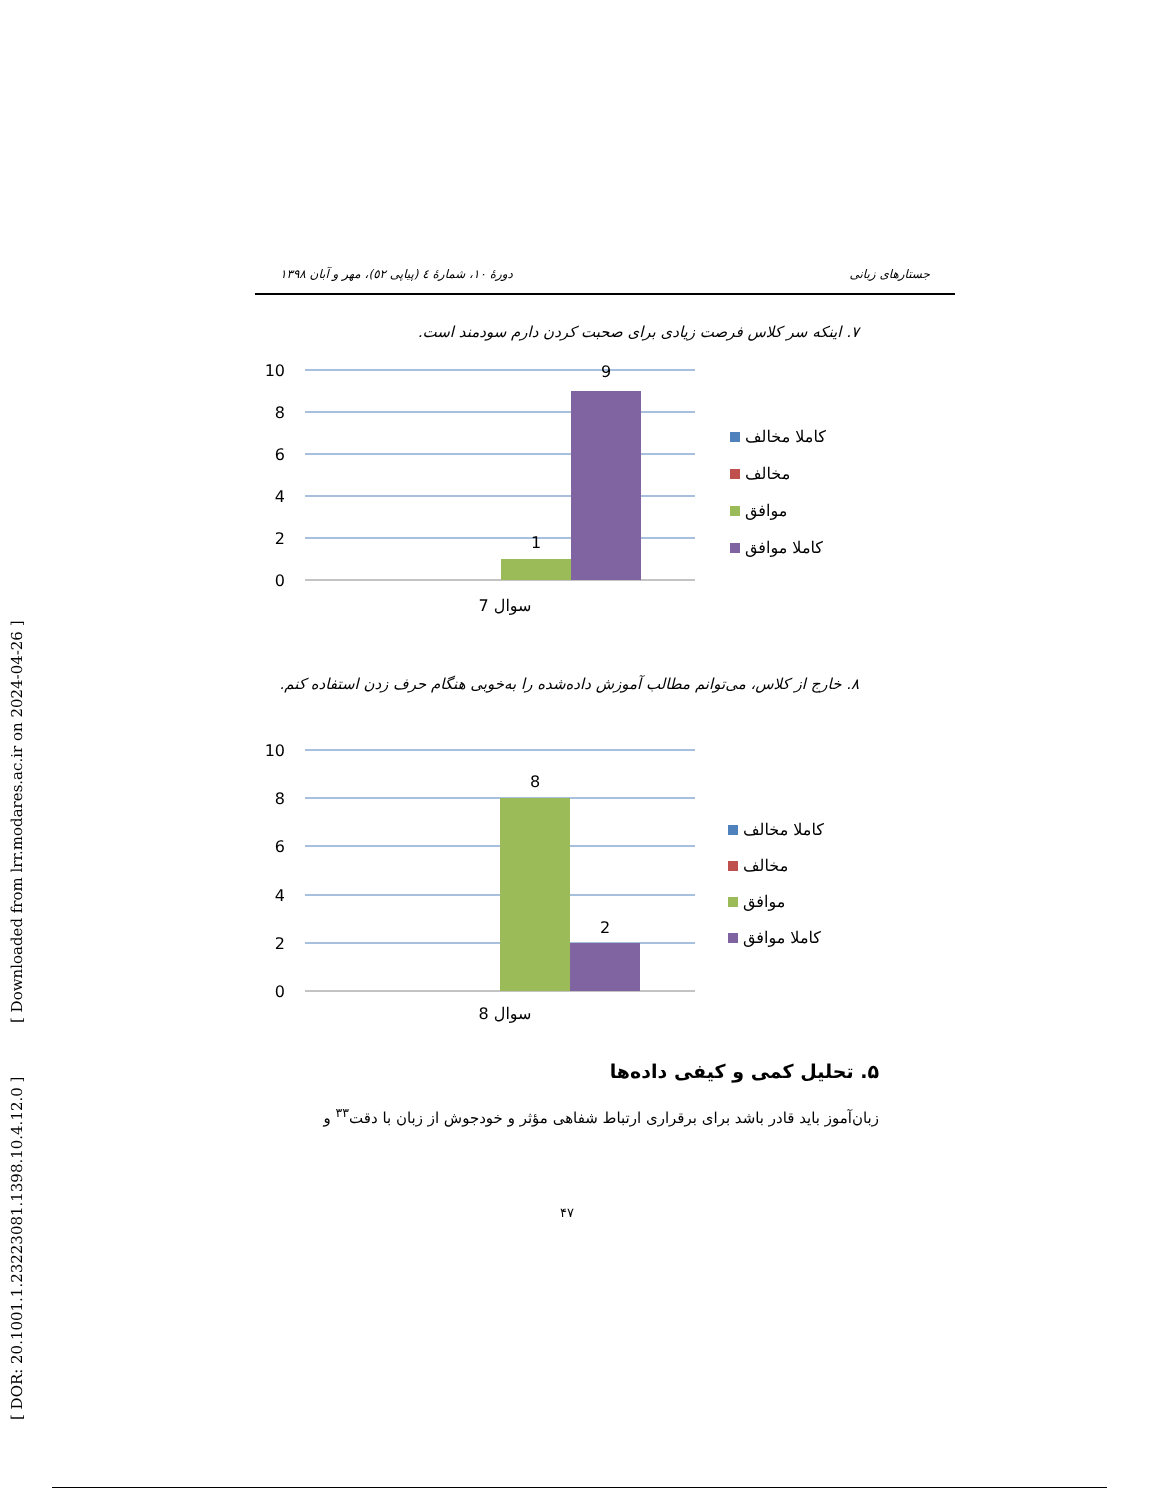[ DOR: 20.1001.1.23223081.1398.10.4.12.0 ] [ Downloaded from lrr.modares.ac.ir on 2024-04-26 ]
جستارهای زبانی دورهٔ ۱۰، شمارهٔ ٤ (پیاپی ٥۲)، مهر و آبان ۱۳۹۸
۷. اینکه سر کلاس فرصت زیادی برای صحبت کردن دارم سودمند است.
10
8
6
4
2
0
1
9
سوال 7
کاملا مخالف
مخالف
موافق
کاملا موافق
۸. خارج از کلاس، می‌توانم مطالب آموزش داده‌شده را به‌خوبی هنگام حرف زدن استفاده کنم.
10
8
6
4
2
0
8
2
سوال 8
کاملا مخالف
مخالف
موافق
کاملا موافق
۵. تحلیل کمی و کیفی داده‌ها
زبان‌آموز باید قادر باشد برای برقراری ارتباط شفاهی مؤثر و خودجوش از زبان با دقت<sup>۳۳</sup> و
۴۷